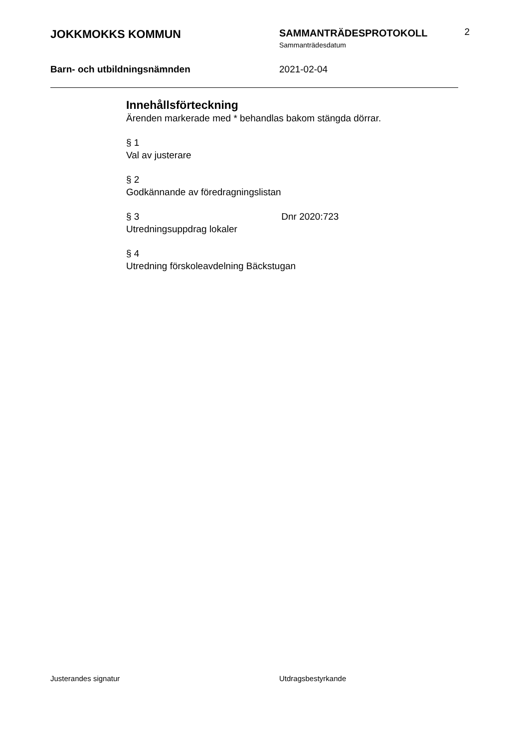JOKKMOKKS KOMMUN
SAMMANTRÄDESPROTOKOLL
Sammanträdesdatum
2
Barn- och utbildningsnämnden 2021-02-04
Innehållsförteckning
Ärenden markerade med * behandlas bakom stängda dörrar.
§ 1
Val av justerare
§ 2
Godkännande av föredragningslistan
§ 3 Dnr 2020:723
Utredningsuppdrag lokaler
§ 4
Utredning förskoleavdelning Bäckstugan
Justerandes signatur Utdragsbestyrkande